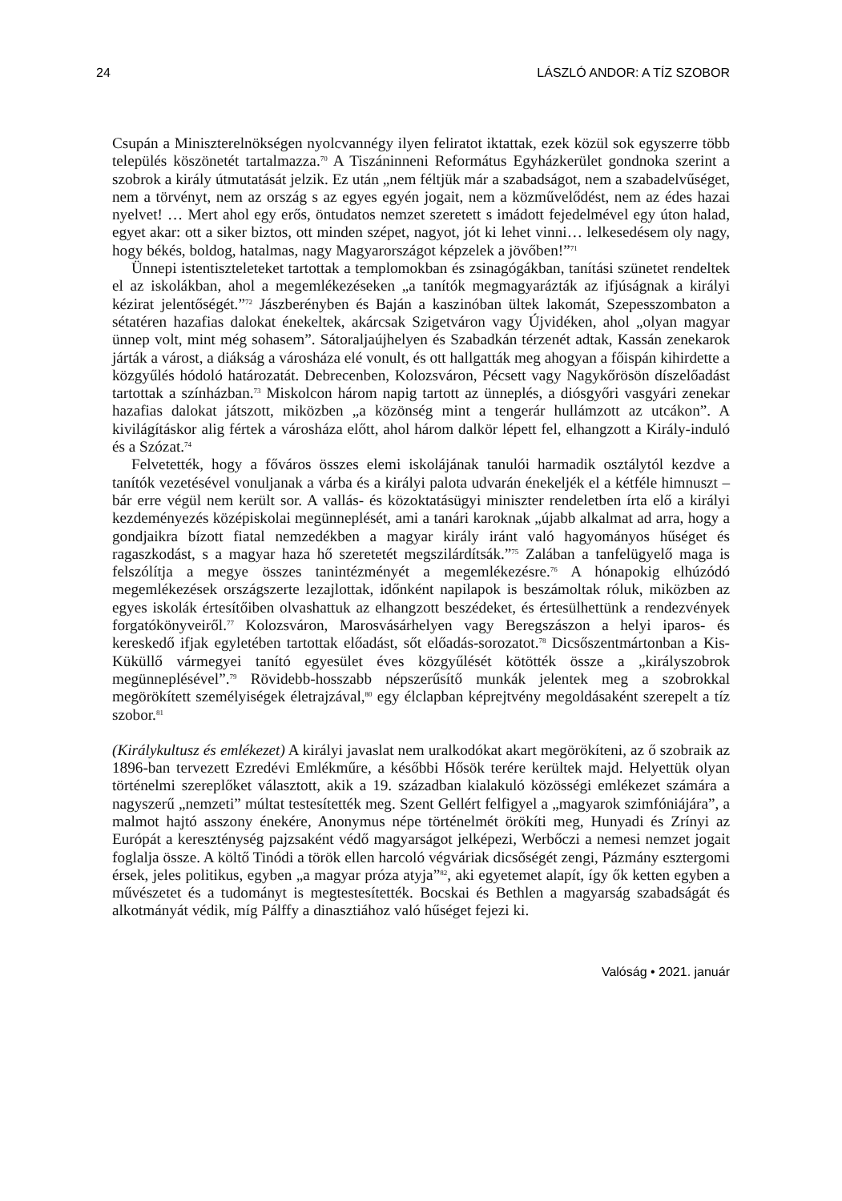24 LÁSZLÓ ANDOR: A TÍZ SZOBOR
Csupán a Miniszterelnökségen nyolcvannégy ilyen feliratot iktattak, ezek közül sok egyszerre több település köszönetét tartalmazza.<sup>70</sup> A Tiszáninneni Református Egyházkerület gondnoka szerint a szobrok a király útmutatását jelzik. Ez után „nem féltjük már a szabadságot, nem a szabadelvűséget, nem a törvényt, nem az ország s az egyes egyén jogait, nem a közművelődést, nem az édes hazai nyelvet! … Mert ahol egy erős, öntudatos nemzet szeretett s imádott fejedelmével egy úton halad, egyet akar: ott a siker biztos, ott minden szépet, nagyot, jót ki lehet vinni… lelkesedésem oly nagy, hogy békés, boldog, hatalmas, nagy Magyarországot képzelek a jövőben!”<sup>71</sup>
Ünnepi istentiszteleteket tartottak a templomokban és zsinagógákban, tanítási szünetet rendeltek el az iskolákban, ahol a megemlékezéseken „a tanítók megmagyarázták az ifjúságnak a királyi kézirat jelentőségét.”<sup>72</sup> Jászberényben és Baján a kaszinóban ültek lakomát, Szepesszombaton a sétatéren hazafias dalokat énekeltek, akárcsak Szigetváron vagy Újvidéken, ahol „olyan magyar ünnep volt, mint még sohasem”. Sátoraljaújhelyen és Szabadkán térzenét adtak, Kassán zenekarok járták a várost, a diákság a városháza elé vonult, és ott hallgatták meg ahogyan a főispán kihirdette a közgyűlés hódoló határozatát. Debrecenben, Kolozsváron, Pécsett vagy Nagykőrösön díszelőadást tartottak a színházban.<sup>73</sup> Miskolcon három napig tartott az ünneplés, a diósgyőri vasgyári zenekar hazafias dalokat játszott, miközben „a közönség mint a tengerár hullámzott az utcákon”. A kivilágításkor alig fértek a városháza előtt, ahol három dalkör lépett fel, elhangzott a Király-induló és a Szózat.<sup>74</sup>
Felvetették, hogy a főváros összes elemi iskolájának tanulói harmadik osztálytól kezdve a tanítók vezetésével vonuljanak a várba és a királyi palota udvarán énekeljék el a kétféle himnuszt – bár erre végül nem került sor. A vallás- és közoktatásügyi miniszter rendeletben írta elő a királyi kezdeményezés középiskolai megünneplését, ami a tanári karoknak „újabb alkalmat ad arra, hogy a gondjaikra bízott fiatal nemzedékben a magyar király iránt való hagyományos hűséget és ragaszkodást, s a magyar haza hő szeretetét megszilárdítsák.”<sup>75</sup> Zalában a tanfelügyelő maga is felszólítja a megye összes tanintézményét a megemlékezésre.<sup>76</sup> A hónapokig elhúzódó megemlékezések országszerte lezajlottak, időnként napilapok is beszámoltak róluk, miközben az egyes iskolák értesítőiben olvashattuk az elhangzott beszédeket, és értesülhettünk a rendezvények forgatókönyveiről.<sup>77</sup> Kolozsváron, Marosvásárhelyen vagy Beregszászon a helyi iparos- és kereskedő ifjak egyletében tartottak előadást, sőt előadás-sorozatot.<sup>78</sup> Dicsőszentmártonban a Kis-Küküllő vármegyei tanító egyesület éves közgyűlését kötötték össze a „királyszobrok megünneplésével”.<sup>79</sup> Rövidebb-hosszabb népszerűsítő munkák jelentek meg a szobrokkal megörökített személyiségek életrajzával,<sup>80</sup> egy élclapban képrejtvény megoldásaként szerepelt a tíz szobor.<sup>81</sup>
(Királykultusz és emlékezet) A királyi javaslat nem uralkodókat akart megörökíteni, az ő szobraik az 1896-ban tervezett Ezredévi Emlékműre, a későbbi Hősök terére kerültek majd. Helyettük olyan történelmi szereplőket választott, akik a 19. században kialakuló közösségi emlékezet számára a nagyszerű „nemzeti” múltat testesítették meg. Szent Gellért felfigyel a „magyarok szimfóniájára”, a malmot hajtó asszony énekére, Anonymus népe történelmét örökíti meg, Hunyadi és Zrínyi az Európát a kereszténység pajzsaként védő magyarságot jelképezi, Werbőczi a nemesi nemzet jogait foglalja össze. A költő Tinódi a török ellen harcoló végváriak dicsőségét zengi, Pázmány esztergomi érsek, jeles politikus, egyben „a magyar próza atyja”<sup>82</sup>, aki egyetemet alapít, így ők ketten egyben a művészetet és a tudományt is megtestesítették. Bocskai és Bethlen a magyarság szabadságát és alkotmányát védik, míg Pálffy a dinasztiához való hűséget fejezi ki.
Valóság • 2021. január